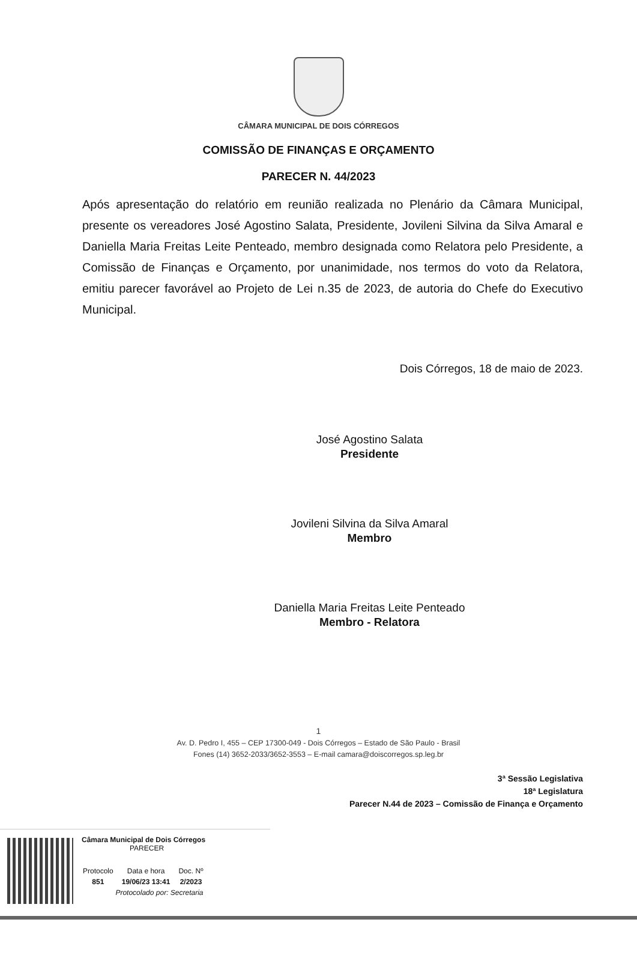CÂMARA MUNICIPAL DE DOIS CÓRREGOS
COMISSÃO DE FINANÇAS E ORÇAMENTO
PARECER N. 44/2023
Após apresentação do relatório em reunião realizada no Plenário da Câmara Municipal, presente os vereadores José Agostino Salata, Presidente, Jovileni Silvina da Silva Amaral e Daniella Maria Freitas Leite Penteado, membro designada como Relatora pelo Presidente, a Comissão de Finanças e Orçamento, por unanimidade, nos termos do voto da Relatora, emitiu parecer favorável ao Projeto de Lei n.35 de 2023, de autoria do Chefe do Executivo Municipal.
Dois Córregos, 18 de maio de 2023.
José Agostino Salata
Presidente
Jovileni Silvina da Silva Amaral
Membro
Daniella Maria Freitas Leite Penteado
Membro - Relatora
1
Av. D. Pedro I, 455 – CEP 17300-049 - Dois Córregos – Estado de São Paulo - Brasil
Fones (14) 3652-2033/3652-3553 – E-mail camara@doiscorregos.sp.leg.br
3ª Sessão Legislativa
18ª Legislatura
Parecer N.44 de 2023 – Comissão de Finança e Orçamento
Câmara Municipal de Dois Córregos
PARECER
| Protocolo | Data e hora | Doc. Nº |
| --- | --- | --- |
| 851 | 19/06/23 13:41 | 2/2023 |
| Protocolado por: Secretaria | | |